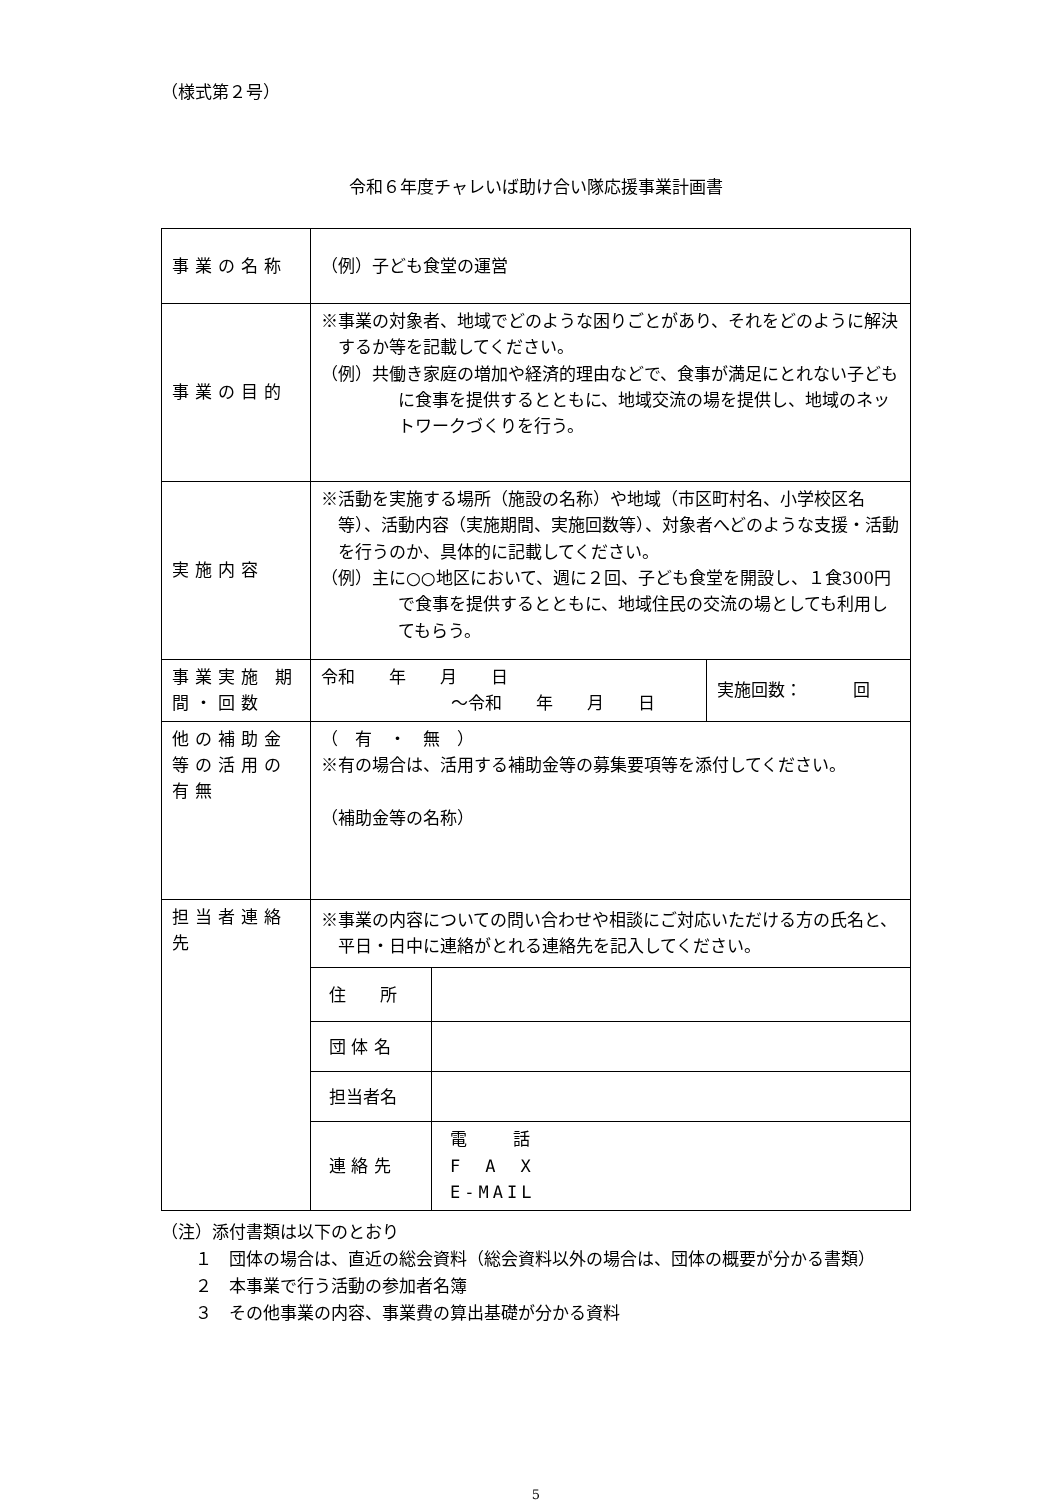（様式第２号）
令和６年度チャレいば助け合い隊応援事業計画書
| 事業の名称 | （例）子ども食堂の運営 | |
| 事業の目的 | ※事業の対象者、地域でどのような困りごとがあり、それをどのように解決するか等を記載してください。 （例）共働き家庭の増加や経済的理由などで、食事が満足にとれない子どもに食事を提供するとともに、地域交流の場を提供し、地域のネットワークづくりを行う。 | |
| 実施内容 | ※活動を実施する場所（施設の名称）や地域（市区町村名、小学校区名等）、活動内容（実施期間、実施回数等）、対象者へどのような支援・活動を行うのか、具体的に記載してください。 （例）主に○○地区において、週に２回、子ども食堂を開設し、１食300円で食事を提供するとともに、地域住民の交流の場としても利用してもらう。 | |
| 事業実施 期間・回数 | 令和 年 月 日 ～令和 年 月 日 | 実施回数： 回 |
| 他の補助金等の活用の有無 | （ 有 ・ 無 ） ※有の場合は、活用する補助金等の募集要項等を添付してください。 （補助金等の名称） | |
| 担当者連絡先 | / ※事業の内容についての問い合わせや相談にご対応いただける方の氏名と、平日・日中に連絡がとれる連絡先を記入してください。 / / / 住 所 / / / 団 体 名 / / / 担当者名 / / / 連 絡 先 / 電 話 F A X E-MAIL / | |
（注）添付書類は以下のとおり
１　団体の場合は、直近の総会資料（総会資料以外の場合は、団体の概要が分かる書類）
２　本事業で行う活動の参加者名簿
３　その他事業の内容、事業費の算出基礎が分かる資料
5